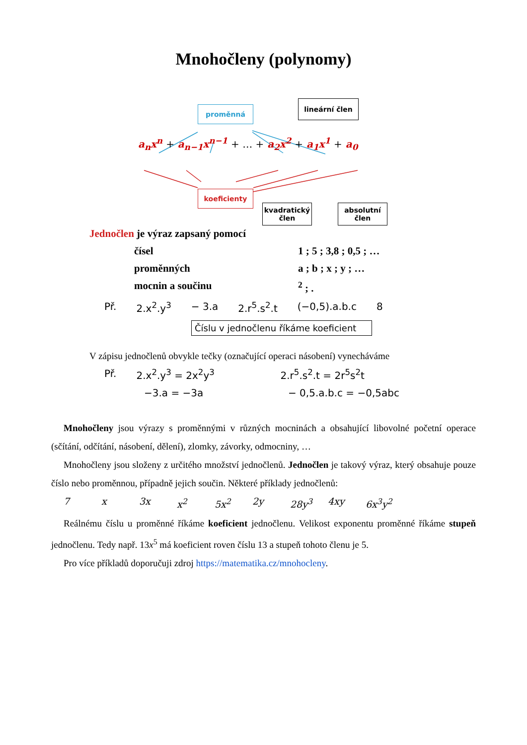Mnohočleny (polynomy)
proměnná
lineární člen
a<sub>n</sub>x<sup>n</sup> + a<sub>n−1</sub>x<sup>n−1</sup> + … + a<sub>2</sub>x<sup>2</sup> + a<sub>1</sub>x<sup>1</sup> + a<sub>0</sub>
koeficienty
kvadratický
člen
absolutní
člen
Jednočlen je výraz zapsaný pomocí
čísel 1 ; 5 ; 3,8 ; 0,5 ; …
proměnných a ; b ; x ; y ; …
mocnin a součinu <sup>2</sup> ; .
Př. 2.x<sup>2</sup>.y<sup>3</sup> − 3.a 2.r<sup>5</sup>.s<sup>2</sup>.t (−0,5).a.b.c 8
Číslu v jednočlenu říkáme koeficient
V zápisu jednočlenů obvykle tečky (označující operaci násobení) vynecháváme
Př. 2.x<sup>2</sup>.y<sup>3</sup> = 2x<sup>2</sup>y<sup>3</sup> 2.r<sup>5</sup>.s<sup>2</sup>.t = 2r<sup>5</sup>s<sup>2</sup>t
−3.a = −3a − 0,5.a.b.c = −0,5abc
Mnohočleny jsou výrazy s proměnnými v různých mocninách a obsahující libovolné početní operace (sčítání, odčítání, násobení, dělení), zlomky, závorky, odmocniny, …
Mnohočleny jsou složeny z určitého množství jednočlenů. Jednočlen je takový výraz, který obsahuje pouze číslo nebo proměnnou, případně jejich součin. Některé příklady jednočlenů:
7 x 3x x<sup>2</sup> 5x<sup>2</sup> 2y 28y<sup>3</sup> 4xy 6x<sup>3</sup>y<sup>2</sup>
Reálnému číslu u proměnné říkáme koeficient jednočlenu. Velikost exponentu proměnné říkáme stupeň jednočlenu. Tedy např. 13x<sup>5</sup> má koeficient roven číslu 13 a stupeň tohoto členu je 5.
Pro více příkladů doporučuji zdroj https://matematika.cz/mnohocleny.